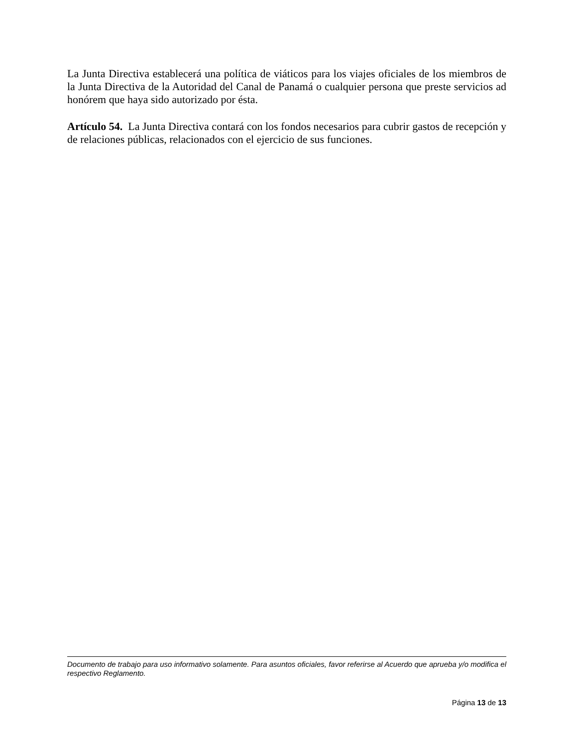La Junta Directiva establecerá una política de viáticos para los viajes oficiales de los miembros de la Junta Directiva de la Autoridad del Canal de Panamá o cualquier persona que preste servicios ad honórem que haya sido autorizado por ésta.
Artículo 54. La Junta Directiva contará con los fondos necesarios para cubrir gastos de recepción y de relaciones públicas, relacionados con el ejercicio de sus funciones.
Documento de trabajo para uso informativo solamente. Para asuntos oficiales, favor referirse al Acuerdo que aprueba y/o modifica el respectivo Reglamento.
Página 13 de 13